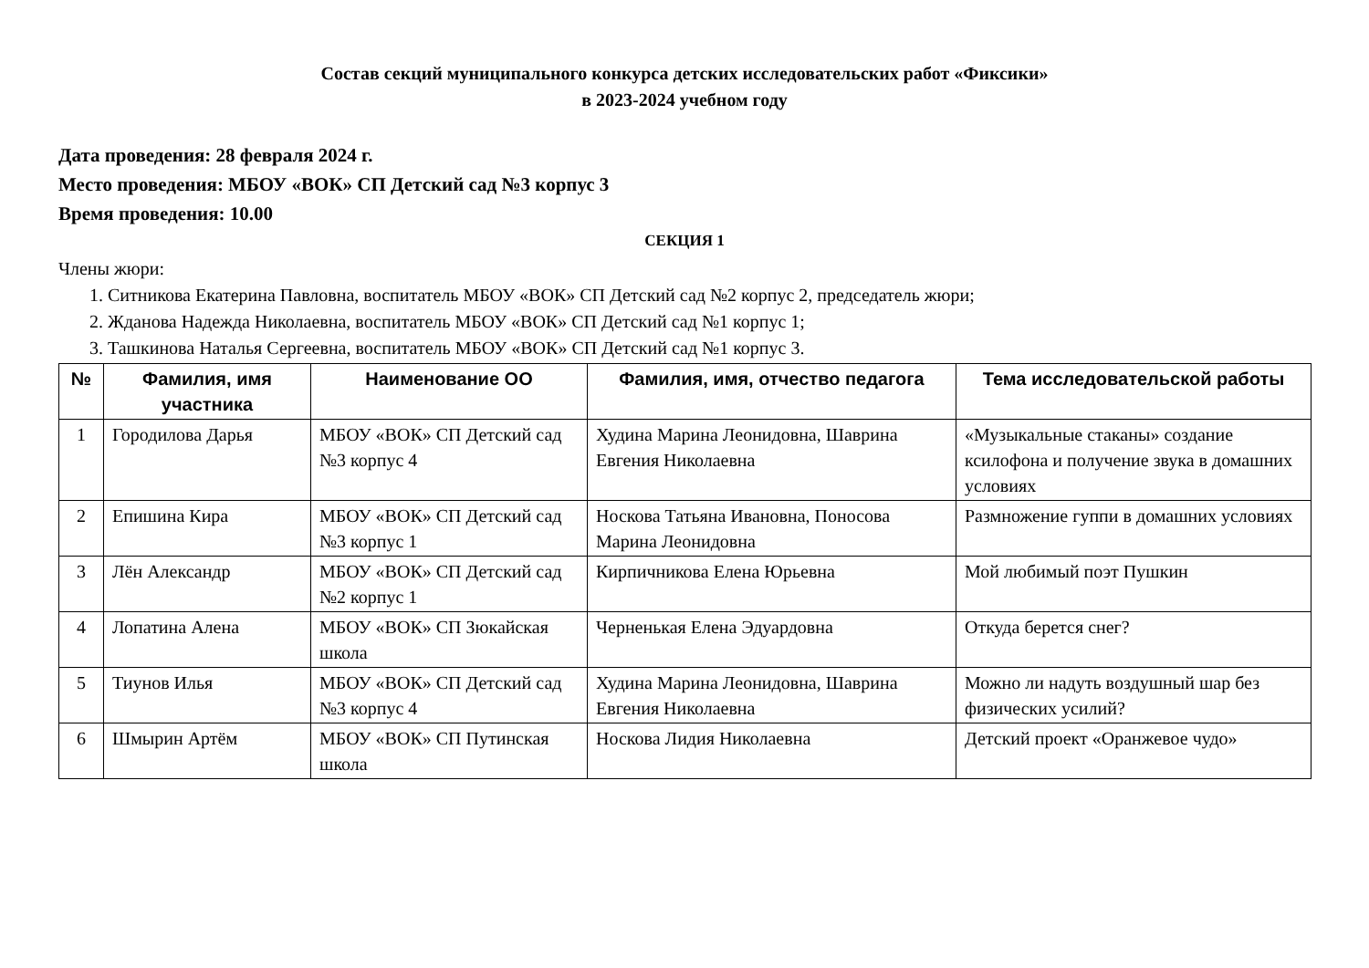Состав секций муниципального конкурса детских исследовательских работ «Фиксики»
в 2023-2024 учебном году
Дата проведения: 28 февраля 2024 г.
Место проведения: МБОУ «ВОК» СП Детский сад №3 корпус 3
Время проведения: 10.00
СЕКЦИЯ 1
Члены жюри:
1. Ситникова Екатерина Павловна, воспитатель МБОУ «ВОК» СП Детский сад №2 корпус 2, председатель жюри;
2. Жданова Надежда Николаевна, воспитатель МБОУ «ВОК» СП Детский сад №1 корпус 1;
3. Ташкинова Наталья Сергеевна, воспитатель МБОУ «ВОК» СП Детский сад №1 корпус 3.
| № | Фамилия, имя участника | Наименование ОО | Фамилия, имя, отчество педагога | Тема исследовательской работы |
| --- | --- | --- | --- | --- |
| 1 | Городилова Дарья | МБОУ «ВОК» СП Детский сад №3 корпус 4 | Худина Марина Леонидовна, Шаврина Евгения Николаевна | «Музыкальные стаканы» создание ксилофона и получение звука в домашних условиях |
| 2 | Епишина Кира | МБОУ «ВОК» СП Детский сад №3 корпус 1 | Носкова Татьяна Ивановна, Поносова Марина Леонидовна | Размножение гуппи в домашних условиях |
| 3 | Лён Александр | МБОУ «ВОК» СП Детский сад №2 корпус 1 | Кирпичникова Елена Юрьевна | Мой любимый поэт Пушкин |
| 4 | Лопатина Алена | МБОУ «ВОК» СП Зюкайская школа | Черненькая Елена Эдуардовна | Откуда берется снег? |
| 5 | Тиунов Илья | МБОУ «ВОК» СП Детский сад №3 корпус 4 | Худина Марина Леонидовна, Шаврина Евгения Николаевна | Можно ли надуть воздушный шар без физических усилий? |
| 6 | Шмырин Артём | МБОУ «ВОК» СП Путинская школа | Носкова Лидия Николаевна | Детский проект «Оранжевое чудо» |